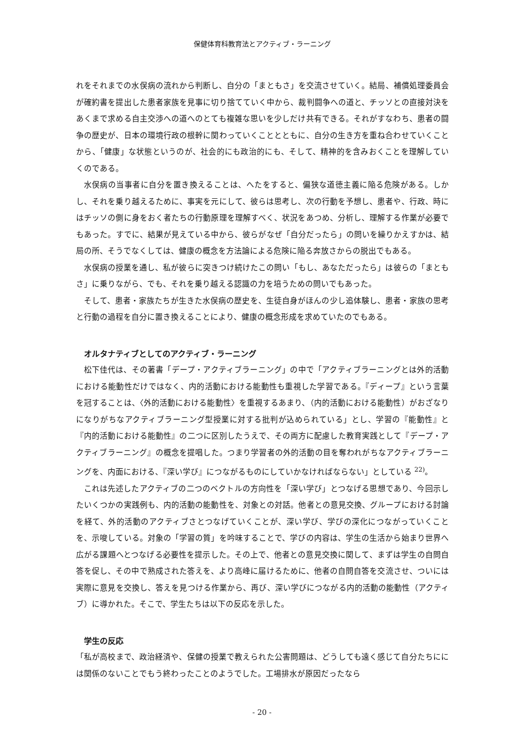保健体育科教育法とアクティブ・ラーニング
れをそれまでの水俣病の流れから判断し、自分の「まともさ」を交流させていく。結局、補償処理委員会が確約書を提出した患者家族を見事に切り捨てていく中から、裁判闘争への道と、チッソとの直接対決をあくまで求める自主交渉への道へのとても複雑な思いを少しだけ共有できる。それがすなわち、患者の闘争の歴史が、日本の環境行政の根幹に関わっていくこととともに、自分の生き方を重ね合わせていくことから、「健康」な状態というのが、社会的にも政治的にも、そして、精神的を含みおくことを理解していくのである。
水俣病の当事者に自分を置き換えることは、へたをすると、偏狭な道徳主義に陥る危険がある。しかし、それを乗り越えるために、事実を元にして、彼らは思考し、次の行動を予想し、患者や、行政、時にはチッソの側に身をおく者たちの行動原理を理解すべく、状況をあつめ、分析し、理解する作業が必要でもあった。すでに、結果が見えている中から、彼らがなぜ「自分だったら」の問いを繰りかえすかは、結局の所、そうでなくしては、健康の概念を方法論による危険に陥る奔放さからの脱出でもある。
水俣病の授業を通し、私が彼らに突きつけ続けたこの問い「もし、あなただったら」は彼らの「まともさ」に乗りながら、でも、それを乗り越える認識の力を培うための問いでもあった。
そして、患者・家族たちが生きた水俣病の歴史を、生徒自身がほんの少し追体験し、患者・家族の思考と行動の過程を自分に置き換えることにより、健康の概念形成を求めていたのでもある。
オルタナティブとしてのアクティブ・ラーニング
松下佳代は、その著書「デープ・アクティブラーニング」の中で「アクティブラーニングとは外的活動における能動性だけではなく、内的活動における能動性も重視した学習である。『ディープ』という言葉を冠することは、〈外的活動における能動性〉を重視するあまり、（内的活動における能動性）がおざなりになりがちなアクティブラーニング型授業に対する批判が込められている」とし、学習の『能動性』と『内的活動における能動性』の二つに区別したうえで、その両方に配慮した教育実践として『デープ・アクティブラーニング』の概念を提唱した。つまり学習者の外的活動の目を奪われがちなアクティブラーニングを、内面における、『深い学び』につながるものにしていかなければならない」としている <sup>22)</sup>。
これは先述したアクティブの二つのベクトルの方向性を「深い学び」とつなげる思想であり、今回示したいくつかの実践例も、内的活動の能動性を、対象との対話。他者との意見交換、グループにおける討論を経て、外的活動のアクティブさとつなげていくことが、深い学び、学びの深化につながっていくことを、示唆している。対象の「学習の質」を吟味することで、学びの内容は、学生の生活から始まり世界へ広がる課題へとつなげる必要性を提示した。その上で、他者との意見交換に関して、まずは学生の自問自答を促し、その中で熟成された答えを、より高峰に届けるために、他者の自問自答を交流させ、ついには実際に意見を交換し、答えを見つける作業から、再び、深い学びにつながる内的活動の能動性（アクティブ）に導かれた。そこで、学生たちは以下の反応を示した。
学生の反応
「私が高校まで、政治経済や、保健の授業で教えられた公害問題は、どうしても遠く感じて自分たちにには関係のないことでもう終わったことのようでした。工場排水が原因だったなら
- 20 -